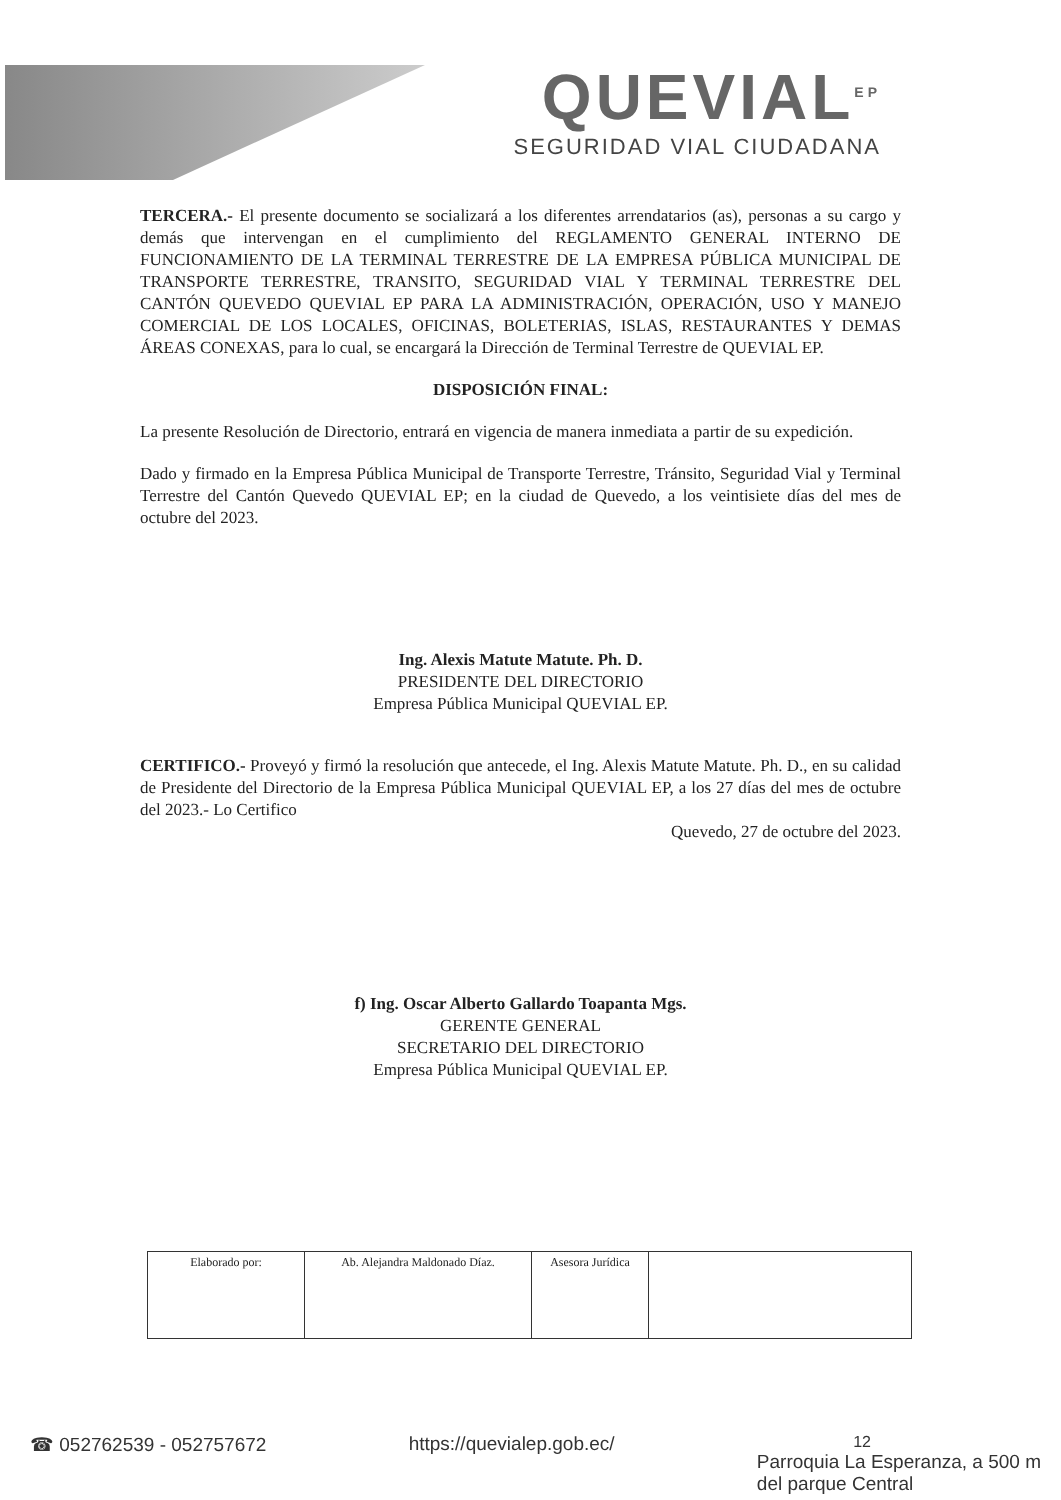QUEVIAL<sup>EP</sup>
SEGURIDAD VIAL CIUDADANA
TERCERA.- El presente documento se socializará a los diferentes arrendatarios (as), personas a su cargo y demás que intervengan en el cumplimiento del REGLAMENTO GENERAL INTERNO DE FUNCIONAMIENTO DE LA TERMINAL TERRESTRE DE LA EMPRESA PÚBLICA MUNICIPAL DE TRANSPORTE TERRESTRE, TRANSITO, SEGURIDAD VIAL Y TERMINAL TERRESTRE DEL CANTÓN QUEVEDO QUEVIAL EP PARA LA ADMINISTRACIÓN, OPERACIÓN, USO Y MANEJO COMERCIAL DE LOS LOCALES, OFICINAS, BOLETERIAS, ISLAS, RESTAURANTES Y DEMAS ÁREAS CONEXAS, para lo cual, se encargará la Dirección de Terminal Terrestre de QUEVIAL EP.
DISPOSICIÓN FINAL:
La presente Resolución de Directorio, entrará en vigencia de manera inmediata a partir de su expedición.
Dado y firmado en la Empresa Pública Municipal de Transporte Terrestre, Tránsito, Seguridad Vial y Terminal Terrestre del Cantón Quevedo QUEVIAL EP; en la ciudad de Quevedo, a los veintisiete días del mes de octubre del 2023.
Ing. Alexis Matute Matute. Ph. D.
PRESIDENTE DEL DIRECTORIO
Empresa Pública Municipal QUEVIAL EP.
CERTIFICO.- Proveyó y firmó la resolución que antecede, el Ing. Alexis Matute Matute. Ph. D., en su calidad de Presidente del Directorio de la Empresa Pública Municipal QUEVIAL EP, a los 27 días del mes de octubre del 2023.- Lo Certifico
Quevedo, 27 de octubre del 2023.
f) Ing. Oscar Alberto Gallardo Toapanta Mgs.
GERENTE GENERAL
SECRETARIO DEL DIRECTORIO
Empresa Pública Municipal QUEVIAL EP.
| Elaborado por: | Ab. Alejandra Maldonado Díaz. | Asesora Jurídica | |
☎ 052762539 - 052757672 https://quevialep.gob.ec/ 12
Parroquia La Esperanza, a 500 m
del parque Central